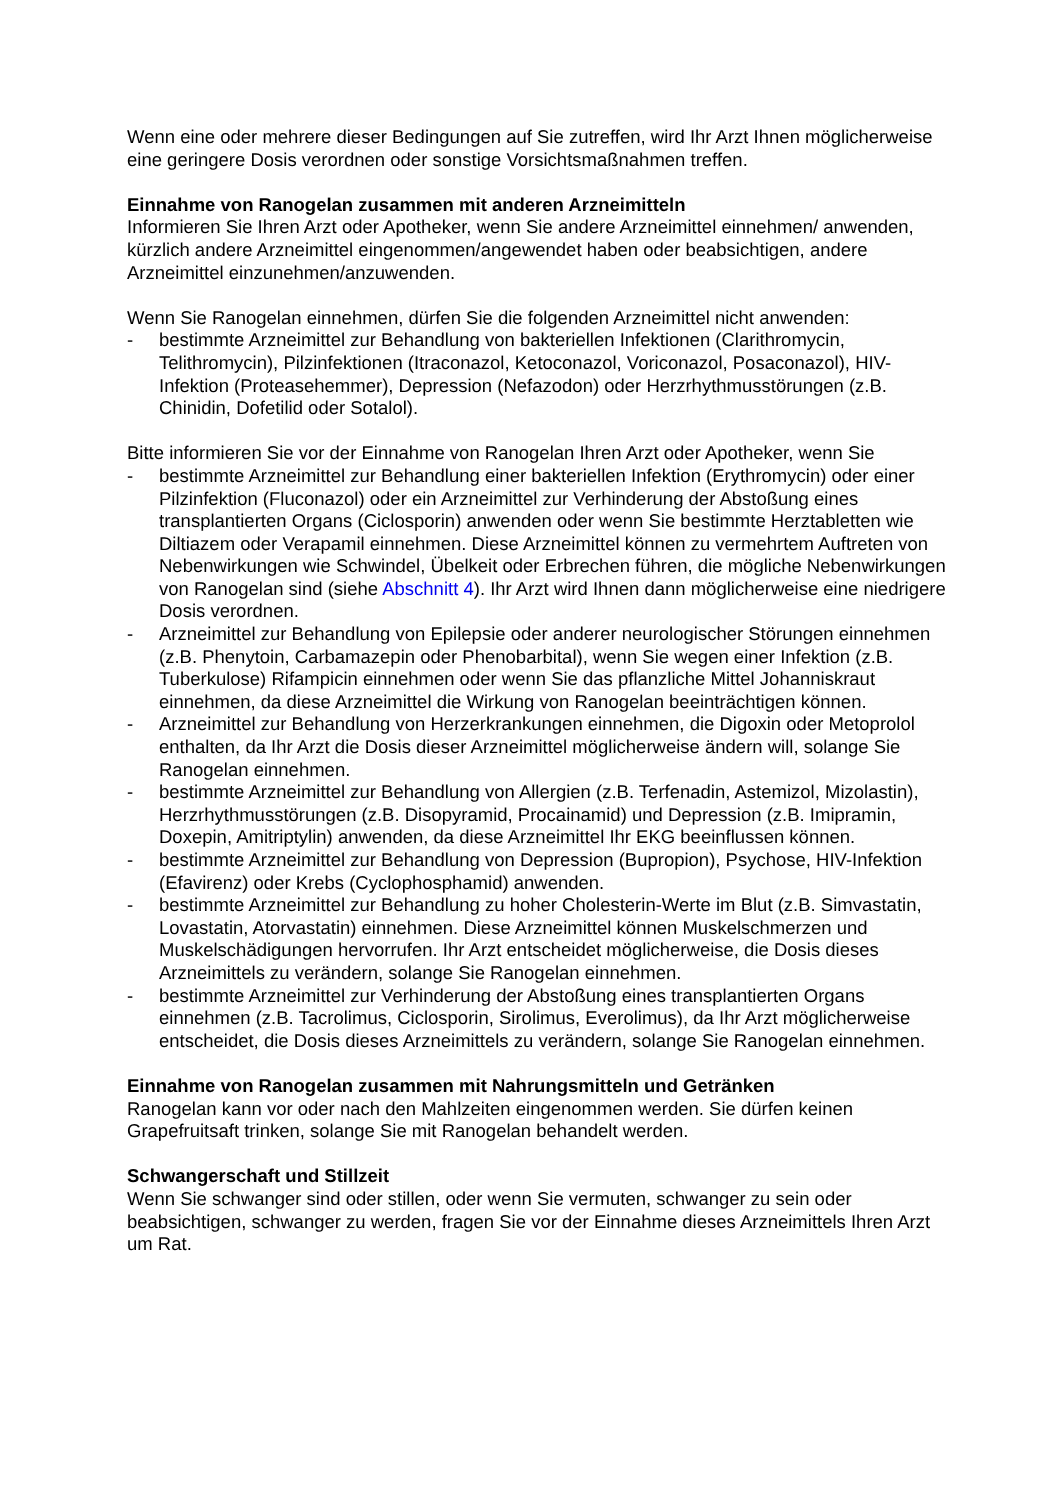Wenn eine oder mehrere dieser Bedingungen auf Sie zutreffen, wird Ihr Arzt Ihnen möglicherweise eine geringere Dosis verordnen oder sonstige Vorsichtsmaßnahmen treffen.
Einnahme von Ranogelan zusammen mit anderen Arzneimitteln
Informieren Sie Ihren Arzt oder Apotheker, wenn Sie andere Arzneimittel einnehmen/ anwenden, kürzlich andere Arzneimittel eingenommen/angewendet haben oder beabsichtigen, andere Arzneimittel einzunehmen/anzuwenden.
Wenn Sie Ranogelan einnehmen, dürfen Sie die folgenden Arzneimittel nicht anwenden:
- bestimmte Arzneimittel zur Behandlung von bakteriellen Infektionen (Clarithromycin, Telithromycin), Pilzinfektionen (Itraconazol, Ketoconazol, Voriconazol, Posaconazol), HIV-Infektion (Proteasehemmer), Depression (Nefazodon) oder Herzrhythmusstörungen (z.B. Chinidin, Dofetilid oder Sotalol).
Bitte informieren Sie vor der Einnahme von Ranogelan Ihren Arzt oder Apotheker, wenn Sie
- bestimmte Arzneimittel zur Behandlung einer bakteriellen Infektion (Erythromycin) oder einer Pilzinfektion (Fluconazol) oder ein Arzneimittel zur Verhinderung der Abstoßung eines transplantierten Organs (Ciclosporin) anwenden oder wenn Sie bestimmte Herztabletten wie Diltiazem oder Verapamil einnehmen. Diese Arzneimittel können zu vermehrtem Auftreten von Nebenwirkungen wie Schwindel, Übelkeit oder Erbrechen führen, die mögliche Nebenwirkungen von Ranogelan sind (siehe Abschnitt 4). Ihr Arzt wird Ihnen dann möglicherweise eine niedrigere Dosis verordnen.
- Arzneimittel zur Behandlung von Epilepsie oder anderer neurologischer Störungen einnehmen (z.B. Phenytoin, Carbamazepin oder Phenobarbital), wenn Sie wegen einer Infektion (z.B. Tuberkulose) Rifampicin einnehmen oder wenn Sie das pflanzliche Mittel Johanniskraut einnehmen, da diese Arzneimittel die Wirkung von Ranogelan beeinträchtigen können.
- Arzneimittel zur Behandlung von Herzerkrankungen einnehmen, die Digoxin oder Metoprolol enthalten, da Ihr Arzt die Dosis dieser Arzneimittel möglicherweise ändern will, solange Sie Ranogelan einnehmen.
- bestimmte Arzneimittel zur Behandlung von Allergien (z.B. Terfenadin, Astemizol, Mizolastin), Herzrhythmusstörungen (z.B. Disopyramid, Procainamid) und Depression (z.B. Imipramin, Doxepin, Amitriptylin) anwenden, da diese Arzneimittel Ihr EKG beeinflussen können.
- bestimmte Arzneimittel zur Behandlung von Depression (Bupropion), Psychose, HIV-Infektion (Efavirenz) oder Krebs (Cyclophosphamid) anwenden.
- bestimmte Arzneimittel zur Behandlung zu hoher Cholesterin-Werte im Blut (z.B. Simvastatin, Lovastatin, Atorvastatin) einnehmen. Diese Arzneimittel können Muskelschmerzen und Muskelschädigungen hervorrufen. Ihr Arzt entscheidet möglicherweise, die Dosis dieses Arzneimittels zu verändern, solange Sie Ranogelan einnehmen.
- bestimmte Arzneimittel zur Verhinderung der Abstoßung eines transplantierten Organs einnehmen (z.B. Tacrolimus, Ciclosporin, Sirolimus, Everolimus), da Ihr Arzt möglicherweise entscheidet, die Dosis dieses Arzneimittels zu verändern, solange Sie Ranogelan einnehmen.
Einnahme von Ranogelan zusammen mit Nahrungsmitteln und Getränken
Ranogelan kann vor oder nach den Mahlzeiten eingenommen werden. Sie dürfen keinen Grapefruitsaft trinken, solange Sie mit Ranogelan behandelt werden.
Schwangerschaft und Stillzeit
Wenn Sie schwanger sind oder stillen, oder wenn Sie vermuten, schwanger zu sein oder beabsichtigen, schwanger zu werden, fragen Sie vor der Einnahme dieses Arzneimittels Ihren Arzt um Rat.